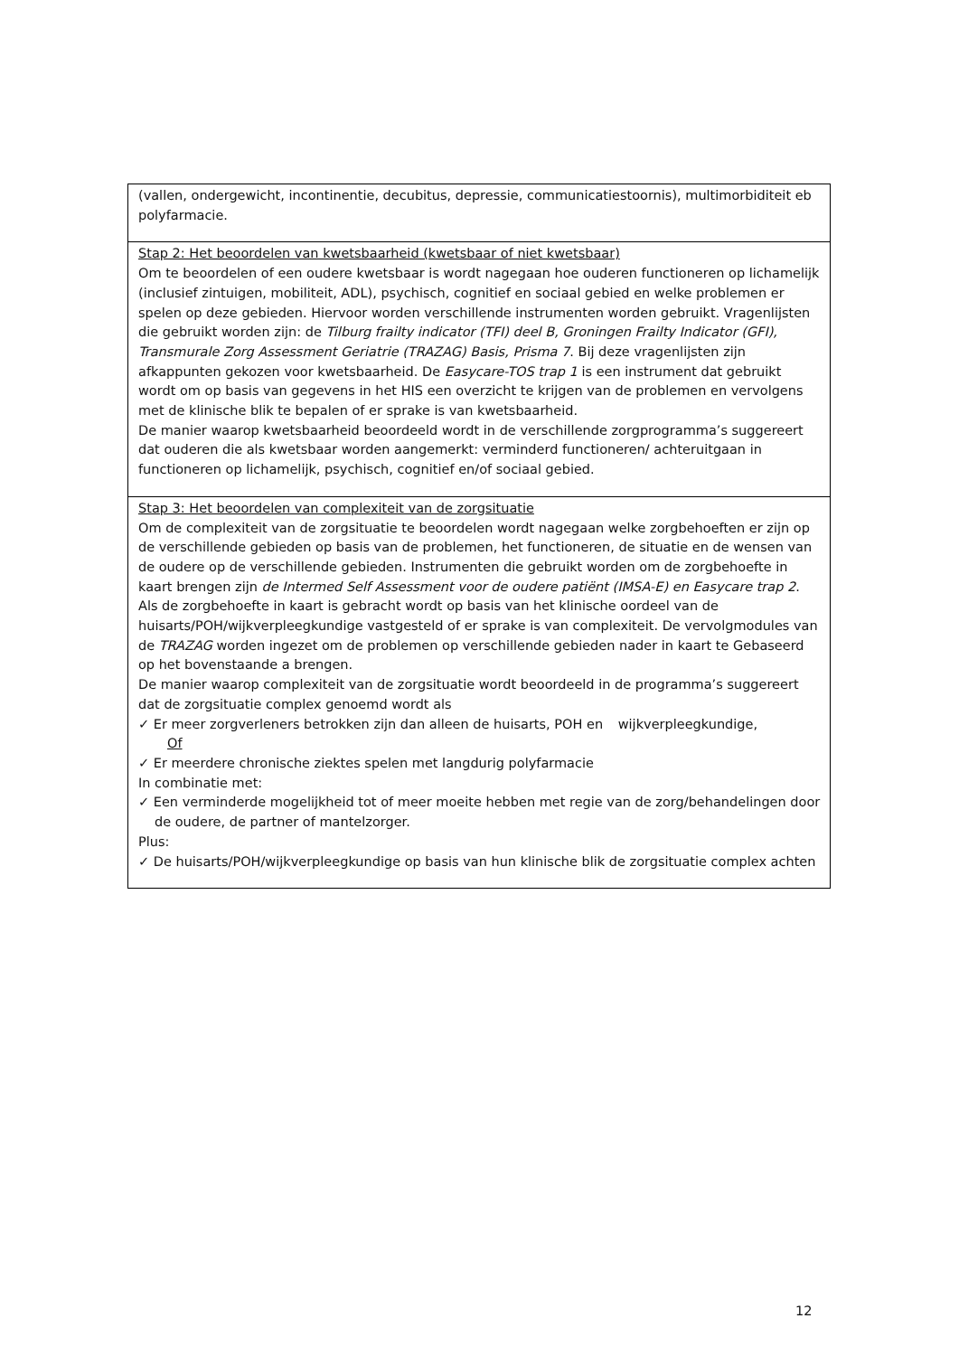| (vallen, ondergewicht, incontinentie, decubitus, depressie, communicatiestoornis), multimorbiditeit eb polyfarmacie. |
| Stap 2: Het beoordelen van kwetsbaarheid (kwetsbaar of niet kwetsbaar) Om te beoordelen of een oudere kwetsbaar is wordt nagegaan hoe ouderen functioneren op lichamelijk (inclusief zintuigen, mobiliteit, ADL), psychisch, cognitief en sociaal gebied en welke problemen er spelen op deze gebieden. Hiervoor worden verschillende instrumenten worden gebruikt. Vragenlijsten die gebruikt worden zijn: de Tilburg frailty indicator (TFI) deel B, Groningen Frailty Indicator (GFI), Transmurale Zorg Assessment Geriatrie (TRAZAG) Basis, Prisma 7 . Bij deze vragenlijsten zijn afkappunten gekozen voor kwetsbaarheid. De Easycare-TOS trap 1 is een instrument dat gebruikt wordt om op basis van gegevens in het HIS een overzicht te krijgen van de problemen en vervolgens met de klinische blik te bepalen of er sprake is van kwetsbaarheid. De manier waarop kwetsbaarheid beoordeeld wordt in de verschillende zorgprogramma’s suggereert dat ouderen die als kwetsbaar worden aangemerkt: verminderd functioneren/ achteruitgaan in functioneren op lichamelijk, psychisch, cognitief en/of sociaal gebied. |
| Stap 3: Het beoordelen van complexiteit van de zorgsituatie Om de complexiteit van de zorgsituatie te beoordelen wordt nagegaan welke zorgbehoeften er zijn op de verschillende gebieden op basis van de problemen, het functioneren, de situatie en de wensen van de oudere op de verschillende gebieden. Instrumenten die gebruikt worden om de zorgbehoefte in kaart brengen zijn de Intermed Self Assessment voor de oudere patiënt (IMSA-E) en Easycare trap 2 . Als de zorgbehoefte in kaart is gebracht wordt op basis van het klinische oordeel van de huisarts/POH/wijkverpleegkundige vastgesteld of er sprake is van complexiteit. De vervolgmodules van de TRAZAG worden ingezet om de problemen op verschillende gebieden nader in kaart te Gebaseerd op het bovenstaande a brengen. De manier waarop complexiteit van de zorgsituatie wordt beoordeeld in de programma’s suggereert dat de zorgsituatie complex genoemd wordt als ✓ Er meer zorgverleners betrokken zijn dan alleen de huisarts, POH en wijkverpleegkundige, Of ✓ Er meerdere chronische ziektes spelen met langdurig polyfarmacie In combinatie met: ✓ Een verminderde mogelijkheid tot of meer moeite hebben met regie van de zorg/behandelingen door de oudere, de partner of mantelzorger. Plus: ✓ De huisarts/POH/wijkverpleegkundige op basis van hun klinische blik de zorgsituatie complex achten |
12